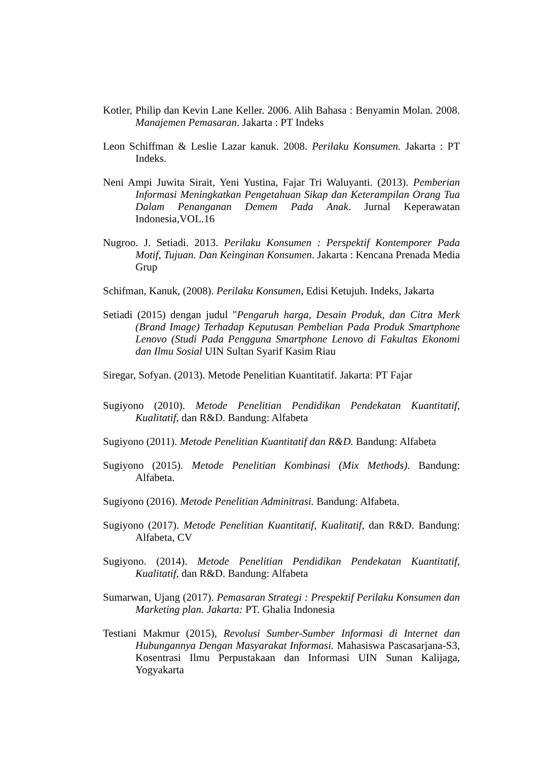Kotler, Philip dan Kevin Lane Keller. 2006. Alih Bahasa : Benyamin Molan. 2008. Manajemen Pemasaran. Jakarta : PT Indeks
Leon Schiffman & Leslie Lazar kanuk. 2008. Perilaku Konsumen. Jakarta : PT Indeks.
Neni Ampi Juwita Sirait, Yeni Yustina, Fajar Tri Waluyanti. (2013). Pemberian Informasi Meningkatkan Pengetahuan Sikap dan Keterampilan Orang Tua Dalam Penanganan Demem Pada Anak. Jurnal Keperawatan Indonesia,VOL.16
Nugroo. J. Setiadi. 2013. Perilaku Konsumen : Perspektif Kontemporer Pada Motif, Tujuan. Dan Keinginan Konsumen. Jakarta : Kencana Prenada Media Grup
Schifman, Kanuk, (2008). Perilaku Konsumen, Edisi Ketujuh. Indeks, Jakarta
Setiadi (2015) dengan judul "Pengaruh harga, Desain Produk, dan Citra Merk (Brand Image) Terhadap Keputusan Pembelian Pada Produk Smartphone Lenovo (Studi Pada Pengguna Smartphone Lenovo di Fakultas Ekonomi dan Ilmu Sosial UIN Sultan Syarif Kasim Riau
Siregar, Sofyan. (2013). Metode Penelitian Kuantitatif. Jakarta: PT Fajar
Sugiyono (2010). Metode Penelitian Pendidikan Pendekatan Kuantitatif, Kualitatif, dan R&D. Bandung: Alfabeta
Sugiyono (2011). Metode Penelitian Kuantitatif dan R&D. Bandung: Alfabeta
Sugiyono (2015). Metode Penelitian Kombinasi (Mix Methods). Bandung: Alfabeta.
Sugiyono (2016). Metode Penelitian Adminitrasi. Bandung: Alfabeta.
Sugiyono (2017). Metode Penelitian Kuantitatif, Kualitatif, dan R&D. Bandung: Alfabeta, CV
Sugiyono. (2014). Metode Penelitian Pendidikan Pendekatan Kuantitatif, Kualitatif, dan R&D. Bandung: Alfabeta
Sumarwan, Ujang (2017). Pemasaran Strategi : Prespektif Perilaku Konsumen dan Marketing plan. Jakarta: PT. Ghalia Indonesia
Testiani Makmur (2015), Revolusi Sumber-Sumber Informasi di Internet dan Hubungannya Dengan Masyarakat Informasi. Mahasiswa Pascasarjana-S3, Kosentrasi Ilmu Perpustakaan dan Informasi UIN Sunan Kalijaga, Yogyakarta